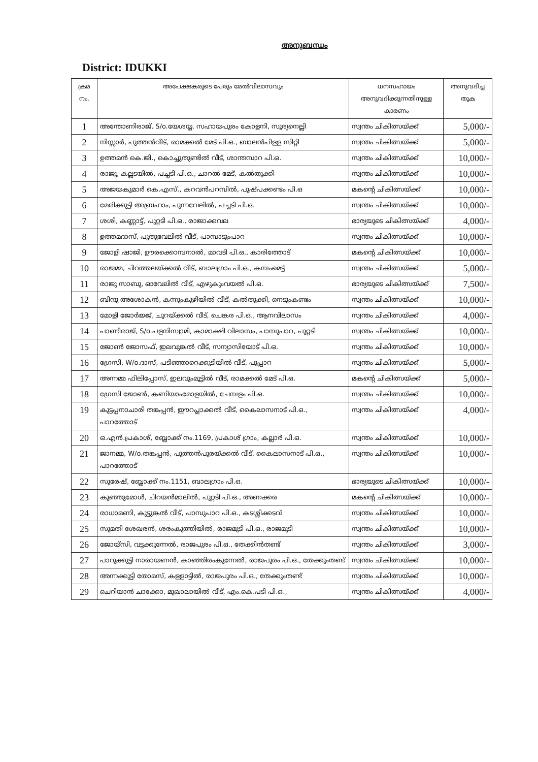അനുബന്ധം
District: IDUKKI
| ക്രമ നം. | അപേക്ഷകരുടെ പേരും മേൽവിലാസവും | ധനസഹായം അനുവദിക്കുന്നതിനുള്ള കാരണം | അനുവദിച്ച തുക |
| --- | --- | --- | --- |
| 1 | അന്തോണിരാജ്, S/o.യേശയ്യ, സഹായപുരം കോളനി, സൂര്യനെല്ലി | സ്വന്തം ചികിത്സയ്ക്ക് | 5,000/- |
| 2 | നിസ്സാർ, പുത്തൻവീട്, രാമക്കൽ മേട് പി.ഒ., ബാലൻപിള്ള സിറ്റി | സ്വന്തം ചികിത്സയ്ക്ക് | 5,000/- |
| 3 | ഉത്തമൻ കെ.ജി., കൊച്ചുതുണ്ടിൽ വീട്, ശാന്തമ്പാറ പി.ഒ. | സ്വന്തം ചികിത്സയ്ക്ക് | 10,000/- |
| 4 | രാജു, കല്ലടയിൽ, പച്ചടി പി.ഒ., ചാറൽ മേട്, കൽതൂക്കി | സ്വന്തം ചികിത്സയ്ക്ക് | 10,000/- |
| 5 | അജയകുമാർ കെ.എസ്., കറവൻപറമ്പിൽ, പുഷ്പക്കണ്ടം പി.ഒ | മകന്റെ ചികിത്സയ്ക്ക് | 10,000/- |
| 6 | മേരിക്കുട്ടി അബ്രഹാം, പുന്നവേലിൽ, പച്ചടി പി.ഒ. | സ്വന്തം ചികിത്സയ്ക്ക് | 10,000/- |
| 7 | ശശി, കണ്ണാട്ട്, പുറ്റടി പി.ഒ., രാജാക്കവല | ഭാര്യയുടെ ചികിത്സയ്ക്ക് | 4,000/- |
| 8 | ഉത്തമദാസ്, പുതുവേലിൽ വീട്, പാമ്പാടുംപാറ | സ്വന്തം ചികിത്സയ്ക്ക് | 10,000/- |
| 9 | ജോളി ഷാജി, ഊരക്കൊമ്പനാൽ, മാവടി പി.ഒ., കാരിത്തോട് | മകന്റെ ചികിത്സയ്ക്ക് | 10,000/- |
| 10 | രാജമ്മ, ചിറത്തലയ്ക്കൽ വീട്, ബാലഗ്രാം പി.ഒ., കമ്പംമെട്ട് | സ്വന്തം ചികിത്സയ്ക്ക് | 5,000/- |
| 11 | രാജു സാബു, ഓവേലിൽ വീട്, എഴുകുംവയൽ പി.ഒ. | ഭാര്യയുടെ ചികിത്സയ്ക്ക് | 7,500/- |
| 12 | ബിന്ദു അശോകൻ, കന്നുംകുഴിയിൽ വീട്, കൽതൂക്കി, നെടുംകണ്ടം | സ്വന്തം ചികിത്സയ്ക്ക് | 10,000/- |
| 13 | മോളി ജോർജ്ജ്, ചുറയ്ക്കൽ വീട്, ചെങ്കര പി.ഒ., ആനവിലാസം | സ്വന്തം ചികിത്സയ്ക്ക് | 4,000/- |
| 14 | പാണ്ടിരാജ്, S/o.പളനിസ്വാമി, കാമാക്ഷി വിലാസം, പാമ്പുപാറ, പുറ്റടി | സ്വന്തം ചികിത്സയ്ക്ക് | 10,000/- |
| 15 | ജോൺ ജോസഫ്, ഇലവുങ്കൽ വീട്, സന്യാസിയോട് പി.ഒ. | സ്വന്തം ചികിത്സയ്ക്ക് | 10,000/- |
| 16 | ഗ്രേസി, W/o.ദാസ്, പടിഞ്ഞാറെക്കുടിയിൽ വീട്, പൂപ്പാറ | സ്വന്തം ചികിത്സയ്ക്ക് | 5,000/- |
| 17 | അന്നമ്മ ഫിലിപ്പോസ്, ഇലവുംമൂട്ടിൽ വീട്, രാമക്കൽ മേട് പി.ഒ. | മകന്റെ ചികിത്സയ്ക്ക് | 5,000/- |
| 18 | ഗ്രേസി ജോൺ, കണിയാംമോളയിൽ, ചേമ്പളം പി.ഒ. | സ്വന്തം ചികിത്സയ്ക്ക് | 10,000/- |
| 19 | കുട്ടപ്പനാചാരി തങ്കപ്പൻ, ഈറപ്ലാക്കൽ വീട്, കൈലാസനാട് പി.ഒ., പാറത്തോട് | സ്വന്തം ചികിത്സയ്ക്ക് | 4,000/- |
| 20 | ഒ.എൻ.പ്രകാശ്, ബ്ലോക്ക് നം.1169, പ്രകാശ് ഗ്രാം, കല്ലാർ പി.ഒ. | സ്വന്തം ചികിത്സയ്ക്ക് | 10,000/- |
| 21 | ജാനമ്മ, W/o.തങ്കപ്പൻ, പുത്തൻപുരയ്ക്കൽ വീട്, കൈലാസനാട് പി.ഒ., പാറത്തോട് | സ്വന്തം ചികിത്സയ്ക്ക് | 10,000/- |
| 22 | സുരേഷ്, ബ്ലോക്ക് നം.1151, ബാലഗ്രാം പി.ഒ. | ഭാര്യയുടെ ചികിത്സയ്ക്ക് | 10,000/- |
| 23 | കുഞ്ഞുമോൾ, ചിറയൻമാലിൽ, പുറ്റടി പി.ഒ., അണക്കര | മകന്റെ ചികിത്സയ്ക്ക് | 10,000/- |
| 24 | രാധാമണി, കുട്ടുങ്കൽ വീട്, പാമ്പുപാറ പി.ഒ., കടശ്ശിക്കടവ് | സ്വന്തം ചികിത്സയ്ക്ക് | 10,000/- |
| 25 | സുമതി ശേഖരൻ, ശരംകുത്തിയിൽ, രാജമുടി പി.ഒ., രാജമുടി | സ്വന്തം ചികിത്സയ്ക്ക് | 10,000/- |
| 26 | ജോയ്സി, വട്ടക്കുന്നേൽ, രാജപുരം പി.ഒ., തേക്കിൻതണ്ട് | സ്വന്തം ചികിത്സയ്ക്ക് | 3,000/- |
| 27 | പാറുക്കുട്ടി നാരായണൻ, കാഞ്ഞിരംകുന്നേൽ, രാജപുരം പി.ഒ., തേക്കുംതണ്ട് | സ്വന്തം ചികിത്സയ്ക്ക് | 10,000/- |
| 28 | അന്നക്കുട്ടി തോമസ്, കള്ളാട്ടിൽ, രാജപുരം പി.ഒ., തേക്കുംതണ്ട് | സ്വന്തം ചികിത്സയ്ക്ക് | 10,000/- |
| 29 | ചെറിയാൻ ചാക്കോ, മുഖാലായിൽ വീട്, എം.കെ.പടി പി.ഒ., | സ്വന്തം ചികിത്സയ്ക്ക് | 4,000/- |